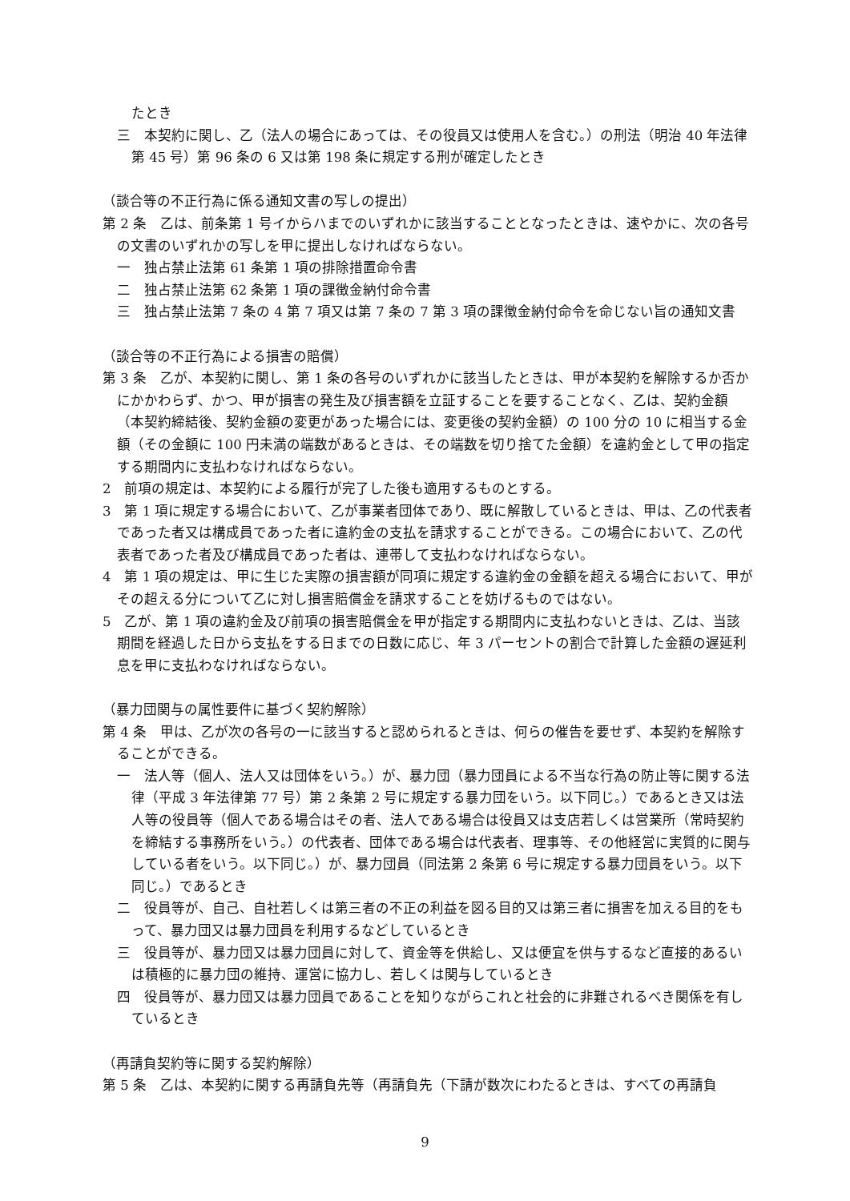たとき
三　本契約に関し、乙（法人の場合にあっては、その役員又は使用人を含む。）の刑法（明治 40 年法律第 45 号）第 96 条の 6 又は第 198 条に規定する刑が確定したとき
（談合等の不正行為に係る通知文書の写しの提出）
第 2 条　乙は、前条第 1 号イからハまでのいずれかに該当することとなったときは、速やかに、次の各号の文書のいずれかの写しを甲に提出しなければならない。
一　独占禁止法第 61 条第 1 項の排除措置命令書
二　独占禁止法第 62 条第 1 項の課徴金納付命令書
三　独占禁止法第 7 条の 4 第 7 項又は第 7 条の 7 第 3 項の課徴金納付命令を命じない旨の通知文書
（談合等の不正行為による損害の賠償）
第 3 条　乙が、本契約に関し、第 1 条の各号のいずれかに該当したときは、甲が本契約を解除するか否かにかかわらず、かつ、甲が損害の発生及び損害額を立証することを要することなく、乙は、契約金額（本契約締結後、契約金額の変更があった場合には、変更後の契約金額）の 100 分の 10 に相当する金額（その金額に 100 円未満の端数があるときは、その端数を切り捨てた金額）を違約金として甲の指定する期間内に支払わなければならない。
2　前項の規定は、本契約による履行が完了した後も適用するものとする。
3　第 1 項に規定する場合において、乙が事業者団体であり、既に解散しているときは、甲は、乙の代表者であった者又は構成員であった者に違約金の支払を請求することができる。この場合において、乙の代表者であった者及び構成員であった者は、連帯して支払わなければならない。
4　第 1 項の規定は、甲に生じた実際の損害額が同項に規定する違約金の金額を超える場合において、甲がその超える分について乙に対し損害賠償金を請求することを妨げるものではない。
5　乙が、第 1 項の違約金及び前項の損害賠償金を甲が指定する期間内に支払わないときは、乙は、当該期間を経過した日から支払をする日までの日数に応じ、年 3 パーセントの割合で計算した金額の遅延利息を甲に支払わなければならない。
（暴力団関与の属性要件に基づく契約解除）
第 4 条　甲は、乙が次の各号の一に該当すると認められるときは、何らの催告を要せず、本契約を解除することができる。
一　法人等（個人、法人又は団体をいう。）が、暴力団（暴力団員による不当な行為の防止等に関する法律（平成 3 年法律第 77 号）第 2 条第 2 号に規定する暴力団をいう。以下同じ。）であるとき又は法人等の役員等（個人である場合はその者、法人である場合は役員又は支店若しくは営業所（常時契約を締結する事務所をいう。）の代表者、団体である場合は代表者、理事等、その他経営に実質的に関与している者をいう。以下同じ。）が、暴力団員（同法第 2 条第 6 号に規定する暴力団員をいう。以下同じ。）であるとき
二　役員等が、自己、自社若しくは第三者の不正の利益を図る目的又は第三者に損害を加える目的をもって、暴力団又は暴力団員を利用するなどしているとき
三　役員等が、暴力団又は暴力団員に対して、資金等を供給し、又は便宜を供与するなど直接的あるいは積極的に暴力団の維持、運営に協力し、若しくは関与しているとき
四　役員等が、暴力団又は暴力団員であることを知りながらこれと社会的に非難されるべき関係を有しているとき
（再請負契約等に関する契約解除）
第 5 条　乙は、本契約に関する再請負先等（再請負先（下請が数次にわたるときは、すべての再請負
9